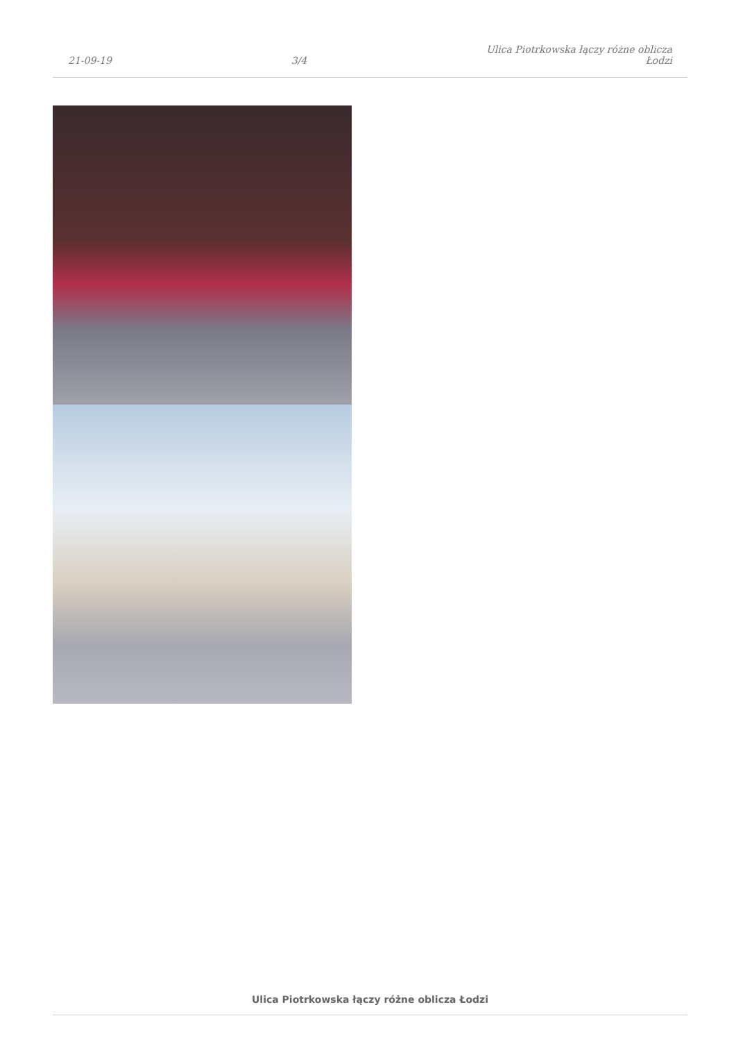21-09-19
3/4
Ulica Piotrkowska łączy różne oblicza
Łodzi
Ulica Piotrkowska łączy różne oblicza Łodzi